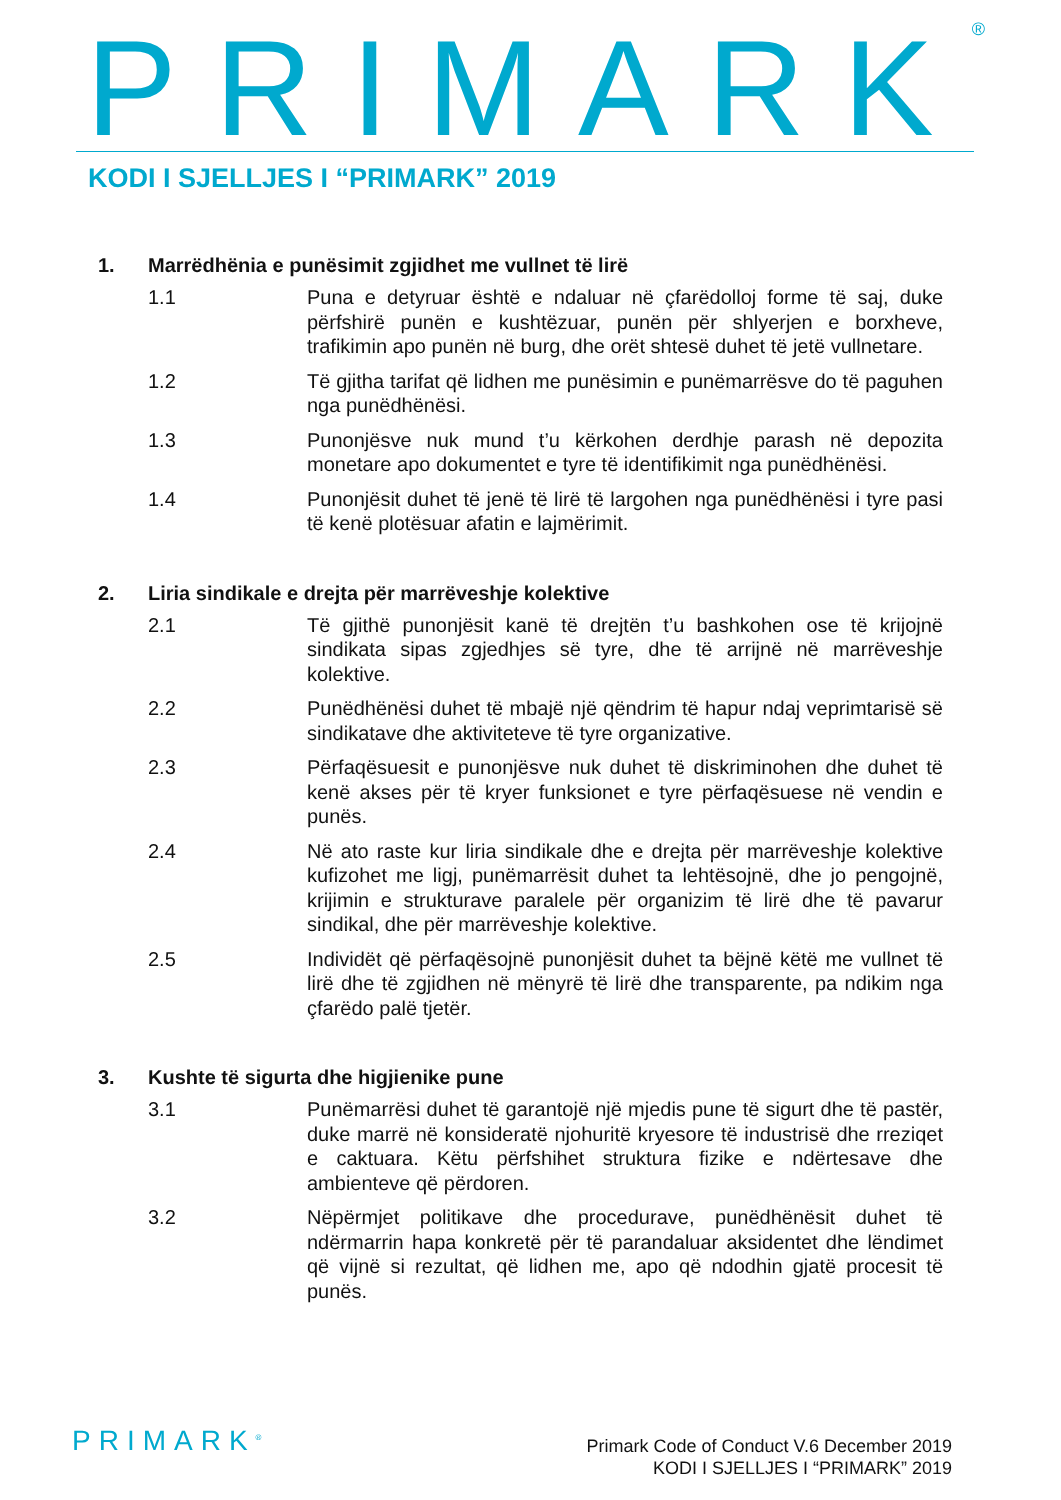PRIMARK<sup>®</sup>
KODI I SJELLJES I “PRIMARK” 2019
1. Marrëdhënia e punësimit zgjidhet me vullnet të lirë
1.1 Puna e detyruar është e ndaluar në çfarëdolloj forme të saj, duke përfshirë punën e kushtëzuar, punën për shlyerjen e borxheve, trafikimin apo punën në burg, dhe orët shtesë duhet të jetë vullnetare.
1.2 Të gjitha tarifat që lidhen me punësimin e punëmarrësve do të paguhen nga punëdhënësi.
1.3 Punonjësve nuk mund t’u kërkohen derdhje parash në depozita monetare apo dokumentet e tyre të identifikimit nga punëdhënësi.
1.4 Punonjësit duhet të jenë të lirë të largohen nga punëdhënësi i tyre pasi të kenë plotësuar afatin e lajmërimit.
2. Liria sindikale e drejta për marrëveshje kolektive
2.1 Të gjithë punonjësit kanë të drejtën t’u bashkohen ose të krijojnë sindikata sipas zgjedhjes së tyre, dhe të arrijnë në marrëveshje kolektive.
2.2 Punëdhënësi duhet të mbajë një qëndrim të hapur ndaj veprimtarisë së sindikatave dhe aktiviteteve të tyre organizative.
2.3 Përfaqësuesit e punonjësve nuk duhet të diskriminohen dhe duhet të kenë akses për të kryer funksionet e tyre përfaqësuese në vendin e punës.
2.4 Në ato raste kur liria sindikale dhe e drejta për marrëveshje kolektive kufizohet me ligj, punëmarrësit duhet ta lehtësojnë, dhe jo pengojnë, krijimin e strukturave paralele për organizim të lirë dhe të pavarur sindikal, dhe për marrëveshje kolektive.
2.5 Individët që përfaqësojnë punonjësit duhet ta bëjnë këtë me vullnet të lirë dhe të zgjidhen në mënyrë të lirë dhe transparente, pa ndikim nga çfarëdo palë tjetër.
3. Kushte të sigurta dhe higjienike pune
3.1 Punëmarrësi duhet të garantojë një mjedis pune të sigurt dhe të pastër, duke marrë në konsideratë njohuritë kryesore të industrisë dhe rreziqet e caktuara. Këtu përfshihet struktura fizike e ndërtesave dhe ambienteve që përdoren.
3.2 Nëpërmjet politikave dhe procedurave, punëdhënësit duhet të ndërmarrin hapa konkretë për të parandaluar aksidentet dhe lëndimet që vijnë si rezultat, që lidhen me, apo që ndodhin gjatë procesit të punës.
PRIMARK<sup>®</sup>
Primark Code of Conduct V.6 December 2019
KODI I SJELLJES I “PRIMARK” 2019